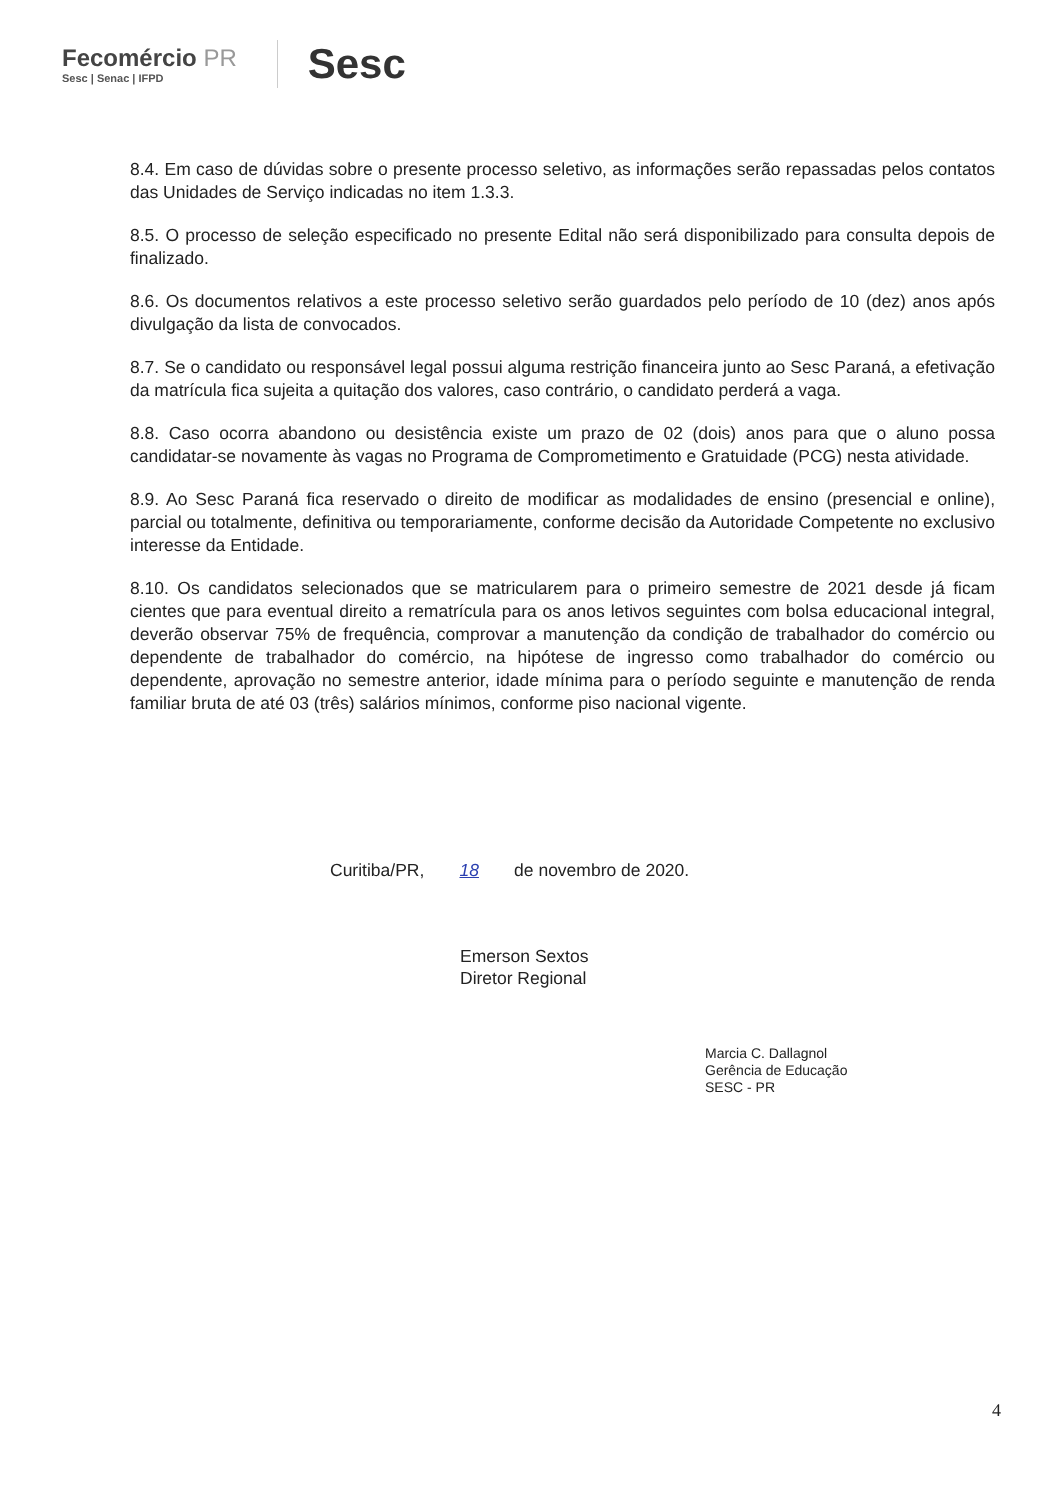Fecomércio PR
Sesc | Senac | IFPD
Sesc
8.4. Em caso de dúvidas sobre o presente processo seletivo, as informações serão repassadas pelos contatos das Unidades de Serviço indicadas no item 1.3.3.
8.5. O processo de seleção especificado no presente Edital não será disponibilizado para consulta depois de finalizado.
8.6. Os documentos relativos a este processo seletivo serão guardados pelo período de 10 (dez) anos após divulgação da lista de convocados.
8.7. Se o candidato ou responsável legal possui alguma restrição financeira junto ao Sesc Paraná, a efetivação da matrícula fica sujeita a quitação dos valores, caso contrário, o candidato perderá a vaga.
8.8. Caso ocorra abandono ou desistência existe um prazo de 02 (dois) anos para que o aluno possa candidatar-se novamente às vagas no Programa de Comprometimento e Gratuidade (PCG) nesta atividade.
8.9. Ao Sesc Paraná fica reservado o direito de modificar as modalidades de ensino (presencial e online), parcial ou totalmente, definitiva ou temporariamente, conforme decisão da Autoridade Competente no exclusivo interesse da Entidade.
8.10. Os candidatos selecionados que se matricularem para o primeiro semestre de 2021 desde já ficam cientes que para eventual direito a rematrícula para os anos letivos seguintes com bolsa educacional integral, deverão observar 75% de frequência, comprovar a manutenção da condição de trabalhador do comércio ou dependente de trabalhador do comércio, na hipótese de ingresso como trabalhador do comércio ou dependente, aprovação no semestre anterior, idade mínima para o período seguinte e manutenção de renda familiar bruta de até 03 (três) salários mínimos, conforme piso nacional vigente.
Curitiba/PR, 18 de novembro de 2020.
Emerson Sextos
Diretor Regional
Marcia C. Dallagnol
Gerência de Educação
SESC - PR
4